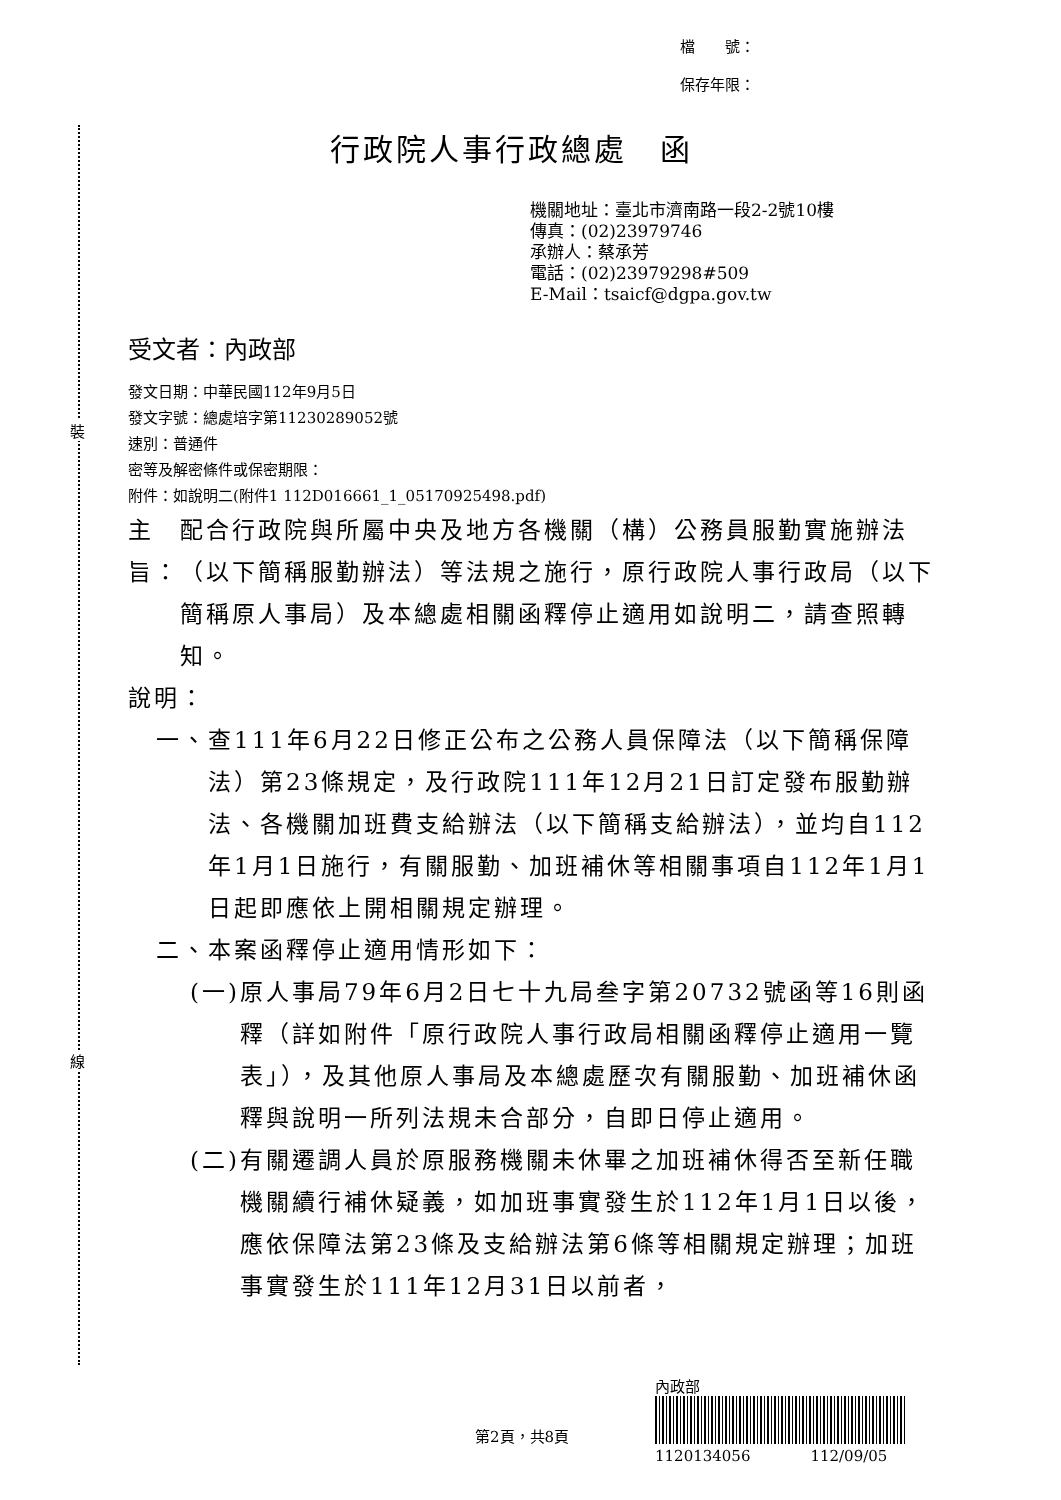裝
線
檔　　號：
保存年限：
行政院人事行政總處　函
機關地址：臺北市濟南路一段2-2號10樓
傳真：(02)23979746
承辦人：蔡承芳
電話：(02)23979298#509
E-Mail：tsaicf@dgpa.gov.tw
受文者：內政部
發文日期：中華民國112年9月5日
發文字號：總處培字第11230289052號
速別：普通件
密等及解密條件或保密期限：
附件：如說明二(附件1 112D016661_1_05170925498.pdf)
主旨： 配合行政院與所屬中央及地方各機關（構）公務員服勤實施辦法（以下簡稱服勤辦法）等法規之施行，原行政院人事行政局（以下簡稱原人事局）及本總處相關函釋停止適用如說明二，請查照轉知。
說明：
一、 查111年6月22日修正公布之公務人員保障法（以下簡稱保障法）第23條規定，及行政院111年12月21日訂定發布服勤辦法、各機關加班費支給辦法（以下簡稱支給辦法），並均自112年1月1日施行，有關服勤、加班補休等相關事項自112年1月1日起即應依上開相關規定辦理。
二、 本案函釋停止適用情形如下：
(一) 原人事局79年6月2日七十九局叁字第20732號函等16則函釋（詳如附件「原行政院人事行政局相關函釋停止適用一覽表」），及其他原人事局及本總處歷次有關服勤、加班補休函釋與說明一所列法規未合部分，自即日停止適用。
(二) 有關遷調人員於原服務機關未休畢之加班補休得否至新任職機關續行補休疑義，如加班事實發生於112年1月1日以後，應依保障法第23條及支給辦法第6條等相關規定辦理；加班事實發生於111年12月31日以前者，
內政部
1120134056　　　　112/09/05
第2頁，共8頁